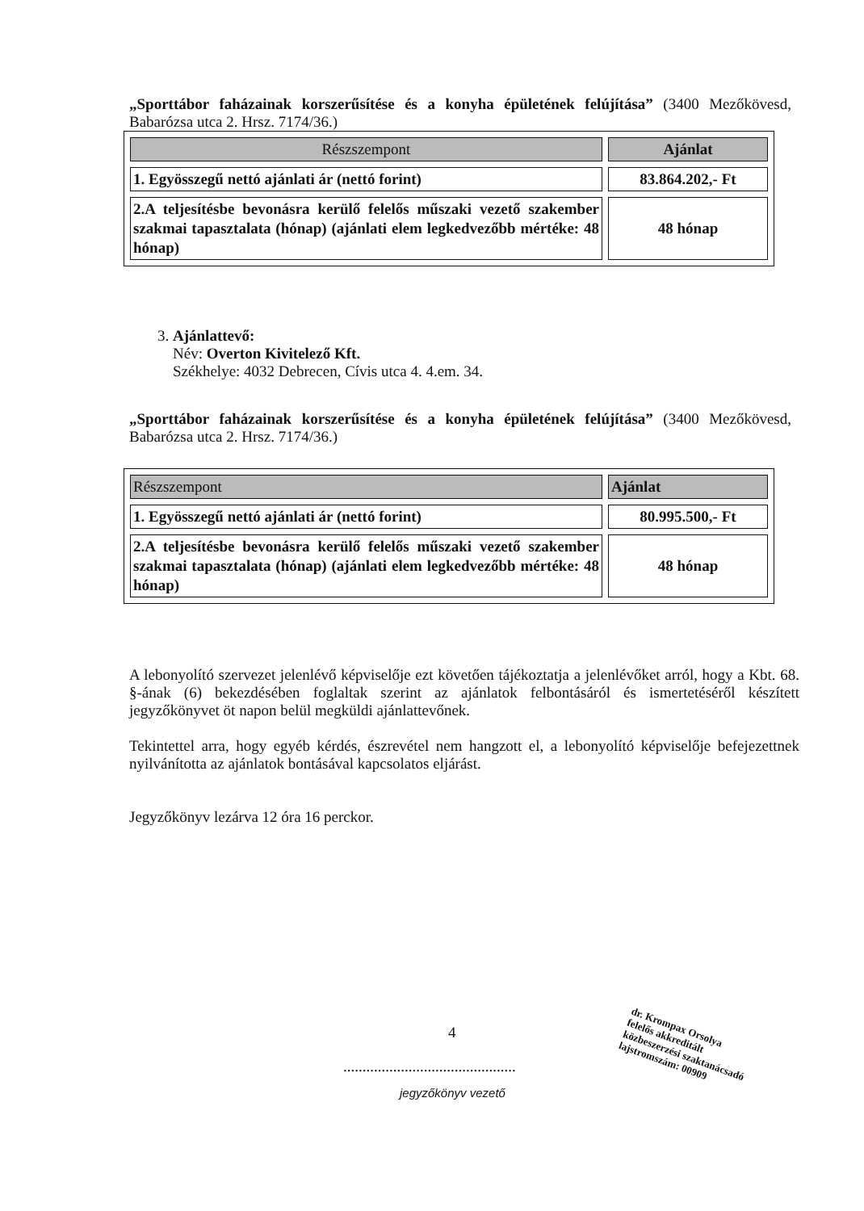„Sporttábor faházainak korszerűsítése és a konyha épületének felújítása” (3400 Mezőkövesd, Babarózsa utca 2. Hrsz. 7174/36.)
| Részszempont | Ajánlat |
| --- | --- |
| 1. Egyösszegű nettó ajánlati ár (nettó forint) | 83.864.202,- Ft |
| 2.A teljesítésbe bevonásra kerülő felelős műszaki vezető szakember szakmai tapasztalata (hónap) (ajánlati elem legkedvezőbb mértéke: 48 hónap) | 48 hónap |
3. Ajánlattevő:
Név: Overton Kivitelező Kft.
Székhelye: 4032 Debrecen, Cívis utca 4. 4.em. 34.
„Sporttábor faházainak korszerűsítése és a konyha épületének felújítása” (3400 Mezőkövesd, Babarózsa utca 2. Hrsz. 7174/36.)
| Részszempont | Ajánlat |
| --- | --- |
| 1. Egyösszegű nettó ajánlati ár (nettó forint) | 80.995.500,- Ft |
| 2.A teljesítésbe bevonásra kerülő felelős műszaki vezető szakember szakmai tapasztalata (hónap) (ajánlati elem legkedvezőbb mértéke: 48 hónap) | 48 hónap |
A lebonyolító szervezet jelenlévő képviselője ezt követően tájékoztatja a jelenlévőket arról, hogy a Kbt. 68. §-ának (6) bekezdésében foglaltak szerint az ajánlatok felbontásáról és ismertetéséről készített jegyzőkönyvet öt napon belül megküldi ajánlattevőnek.
Tekintettel arra, hogy egyéb kérdés, észrevétel nem hangzott el, a lebonyolító képviselője befejezettnek nyilvánította az ajánlatok bontásával kapcsolatos eljárást.
Jegyzőkönyv lezárva 12 óra 16 perckor.
4
.............................................
jegyzőkönyv vezető
dr. Krompax Orsolya
felelős akkreditált
közbeszerzési szaktanácsadó
lajstromszám: 00909